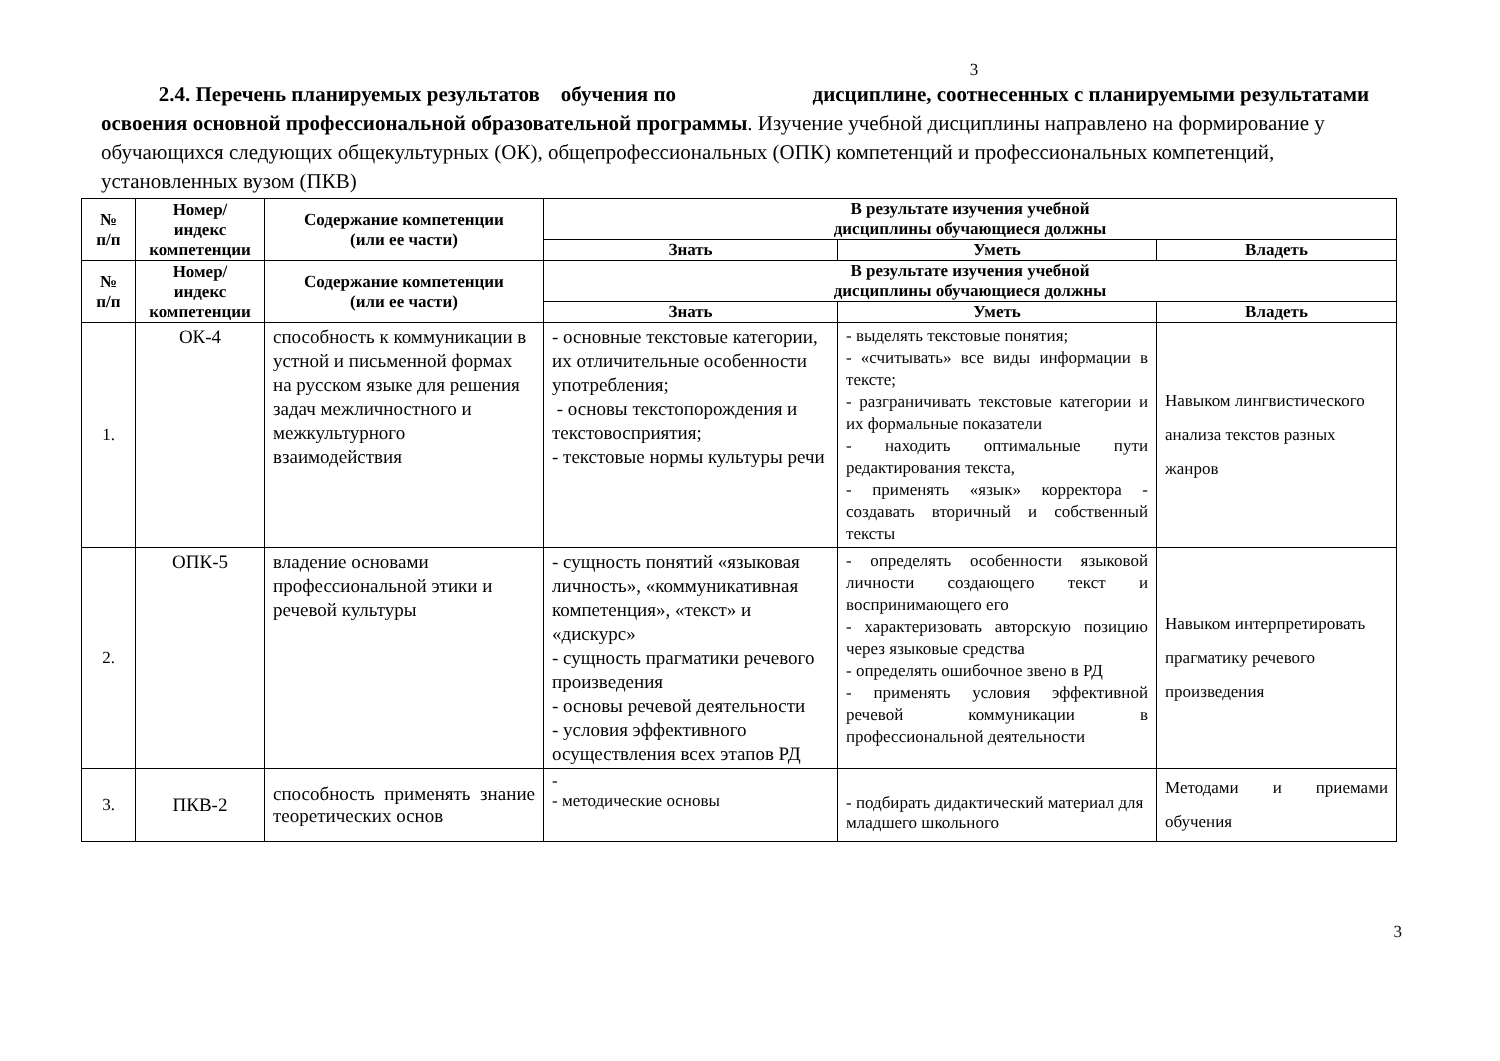3
2.4. Перечень планируемых результатов обучения по дисциплине, соотнесенных с планируемыми результатами освоения основной профессиональной образовательной программы. Изучение учебной дисциплины направлено на формирование у обучающихся следующих общекультурных (ОК), общепрофессиональных (ОПК) компетенций и профессиональных компетенций, установленных вузом (ПКВ)
| № п/п | Номер/ индекс компетенции | Содержание компетенции (или ее части) | В результате изучения учебной дисциплины обучающиеся должны | | |
| --- | --- | --- | --- | --- | --- |
| | | | Знать | Уметь | Владеть |
| № п/п | Номер/ индекс компетенции | Содержание компетенции (или ее части) | В результате изучения учебной дисциплины обучающиеся должны | | |
| | | | Знать | Уметь | Владеть |
| 1. | ОК-4 | способность к коммуникации в устной и письменной формах на русском языке для решения задач межличностного и межкультурного взаимодействия | - основные текстовые категории, их отличительные особенности употребления; - основы текстопорождения и текстовосприятия; - текстовые нормы культуры речи | - выделять текстовые понятия; - «считывать» все виды информации в тексте; - разграничивать текстовые категории и их формальные показатели - находить оптимальные пути редактирования текста, - применять «язык» корректора - создавать вторичный и собственный тексты | Навыком лингвистического анализа текстов разных жанров |
| 2. | ОПК-5 | владение основами профессиональной этики и речевой культуры | - сущность понятий «языковая личность», «коммуникативная компетенция», «текст» и «дискурс» - сущность прагматики речевого произведения - основы речевой деятельности - условия эффективного осуществления всех этапов РД | - определять особенности языковой личности создающего текст и воспринимающего его - характеризовать авторскую позицию через языковые средства - определять ошибочное звено в РД - применять условия эффективной речевой коммуникации в профессиональной деятельности | Навыком интерпретировать прагматику речевого произведения |
| 3. | ПКВ-2 | способность применять знание теоретических основ | - - методические основы | - подбирать дидактический материал для младшего школьного | Методами и приемами обучения |
3